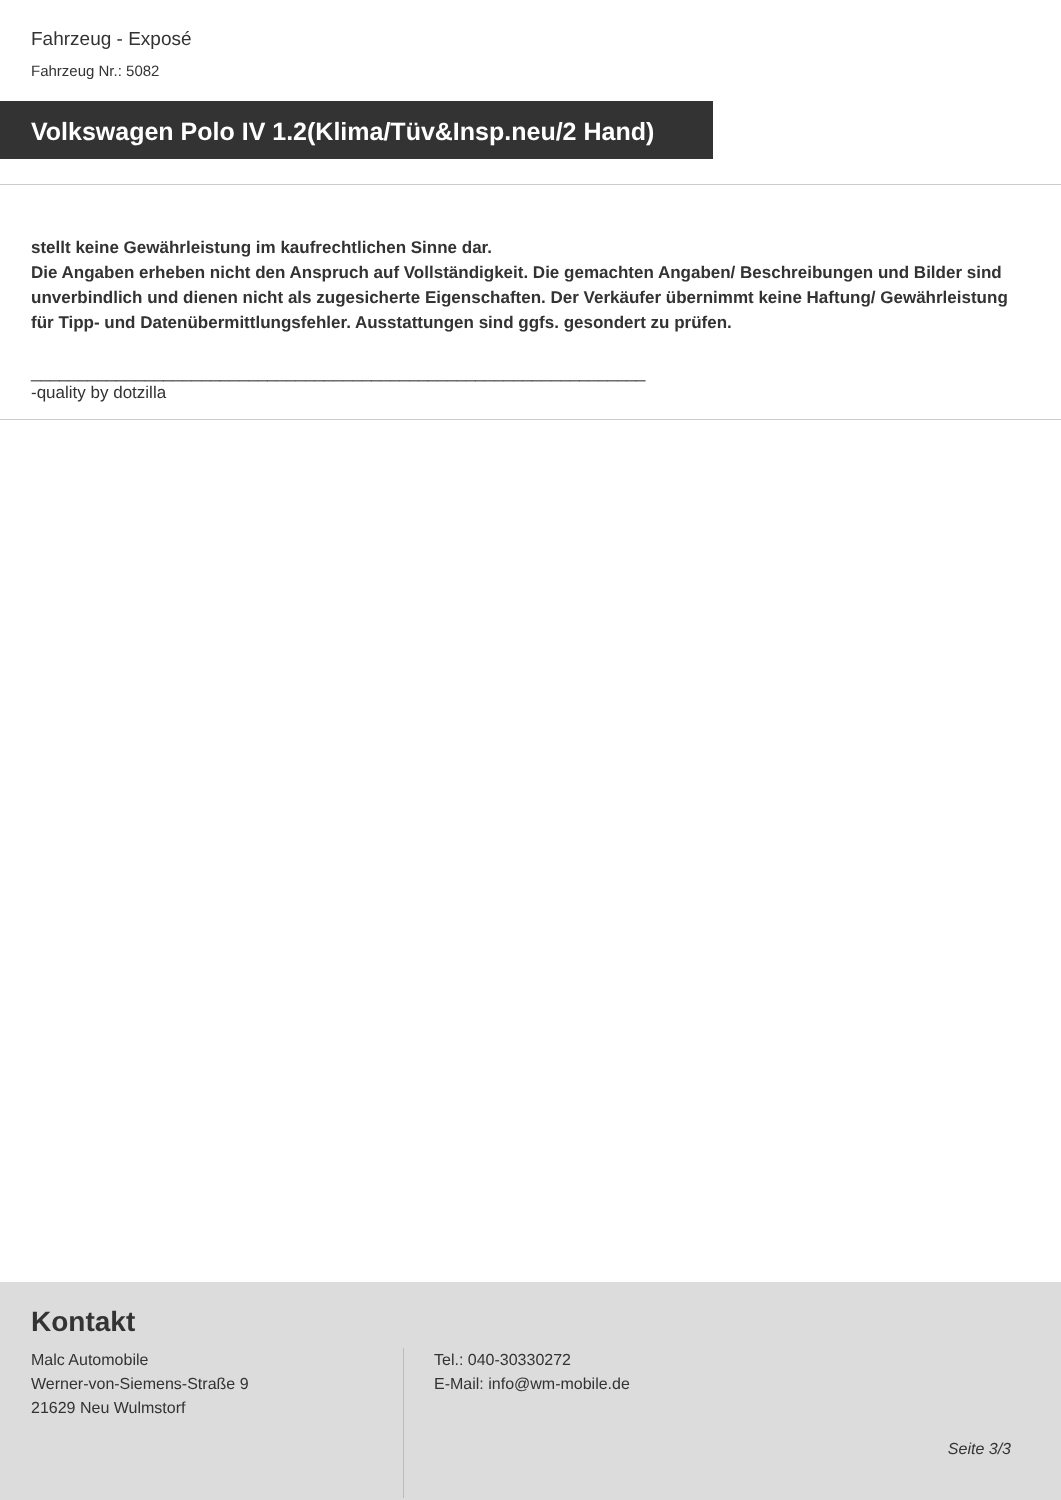Fahrzeug - Exposé
Fahrzeug Nr.: 5082
Volkswagen Polo IV 1.2(Klima/Tüv&Insp.neu/2 Hand)
stellt keine Gewährleistung im kaufrechtlichen Sinne dar.
Die Angaben erheben nicht den Anspruch auf Vollständigkeit. Die gemachten Angaben/ Beschreibungen und Bilder sind unverbindlich und dienen nicht als zugesicherte Eigenschaften. Der Verkäufer übernimmt keine Haftung/ Gewährleistung für Tipp- und Datenübermittlungsfehler. Ausstattungen sind ggfs. gesondert zu prüfen.
_________________________________________________________________
-quality by dotzilla
Kontakt
Malc Automobile
Werner-von-Siemens-Straße 9
21629 Neu Wulmstorf
Tel.: 040-30330272
E-Mail: info@wm-mobile.de
Seite 3/3